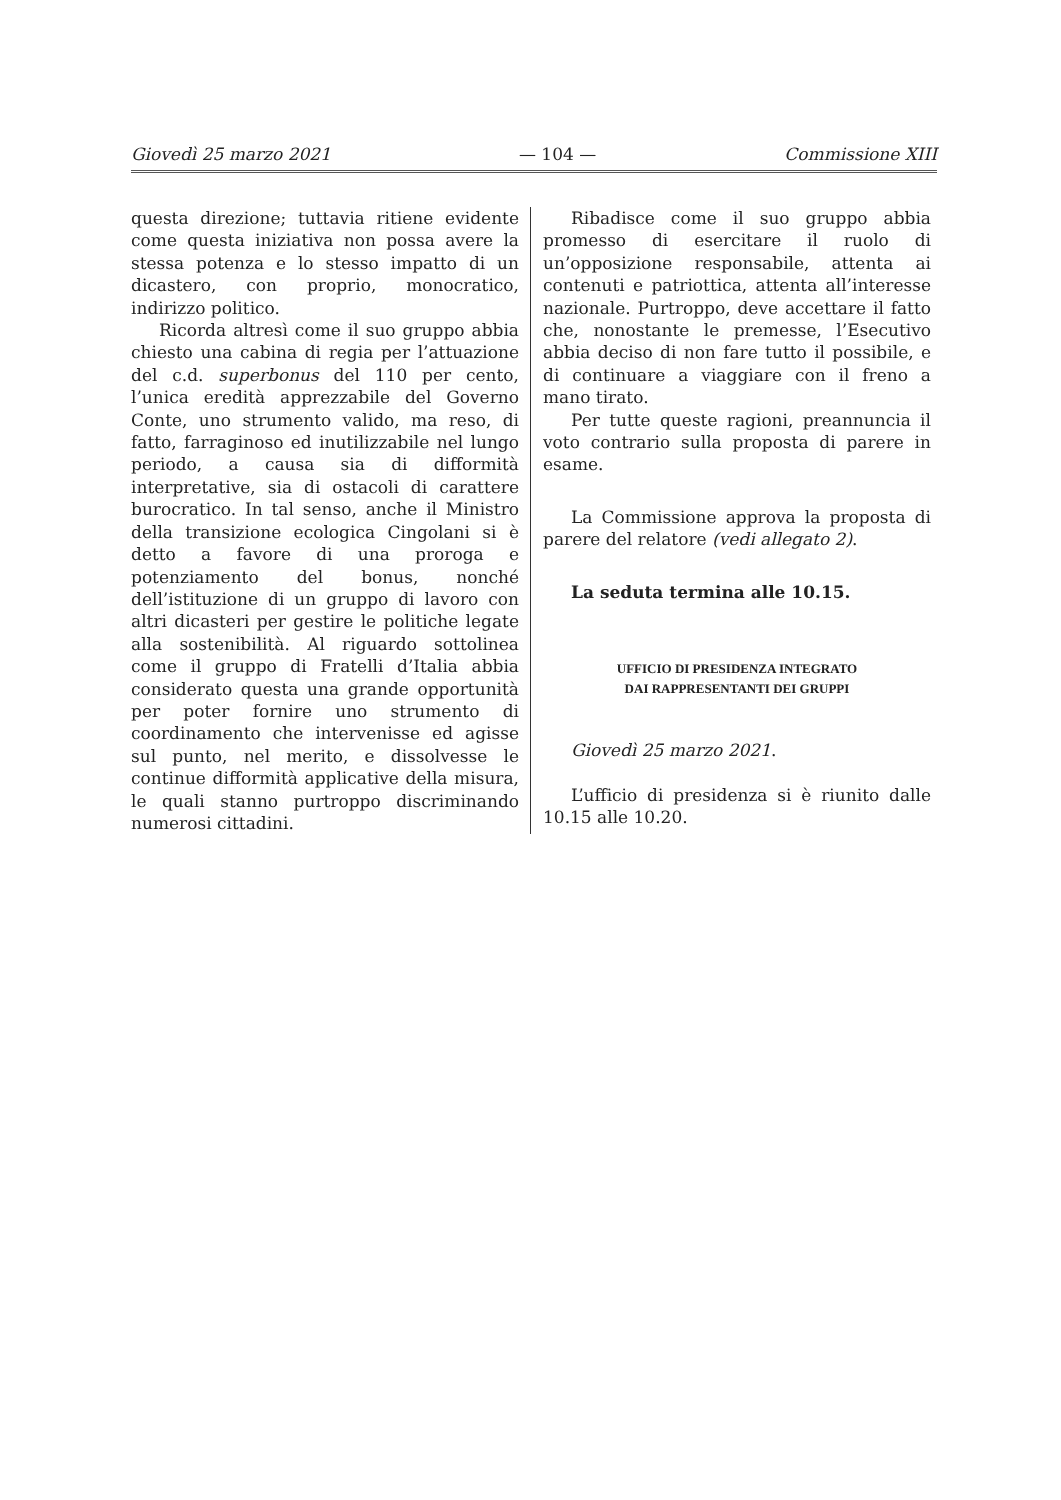Giovedì 25 marzo 2021 — 104 — Commissione XIII
questa direzione; tuttavia ritiene evidente come questa iniziativa non possa avere la stessa potenza e lo stesso impatto di un dicastero, con proprio, monocratico, indirizzo politico.
Ricorda altresì come il suo gruppo abbia chiesto una cabina di regia per l’attuazione del c.d. superbonus del 110 per cento, l’unica eredità apprezzabile del Governo Conte, uno strumento valido, ma reso, di fatto, farraginoso ed inutilizzabile nel lungo periodo, a causa sia di difformità interpretative, sia di ostacoli di carattere burocratico. In tal senso, anche il Ministro della transizione ecologica Cingolani si è detto a favore di una proroga e potenziamento del bonus, nonché dell’istituzione di un gruppo di lavoro con altri dicasteri per gestire le politiche legate alla sostenibilità. Al riguardo sottolinea come il gruppo di Fratelli d’Italia abbia considerato questa una grande opportunità per poter fornire uno strumento di coordinamento che intervenisse ed agisse sul punto, nel merito, e dissolvesse le continue difformità applicative della misura, le quali stanno purtroppo discriminando numerosi cittadini.
Ribadisce come il suo gruppo abbia promesso di esercitare il ruolo di un’opposizione responsabile, attenta ai contenuti e patriottica, attenta all’interesse nazionale. Purtroppo, deve accettare il fatto che, nonostante le premesse, l’Esecutivo abbia deciso di non fare tutto il possibile, e di continuare a viaggiare con il freno a mano tirato.
Per tutte queste ragioni, preannuncia il voto contrario sulla proposta di parere in esame.
La Commissione approva la proposta di parere del relatore (vedi allegato 2).
La seduta termina alle 10.15.
UFFICIO DI PRESIDENZA INTEGRATO
DAI RAPPRESENTANTI DEI GRUPPI
Giovedì 25 marzo 2021.
L’ufficio di presidenza si è riunito dalle 10.15 alle 10.20.